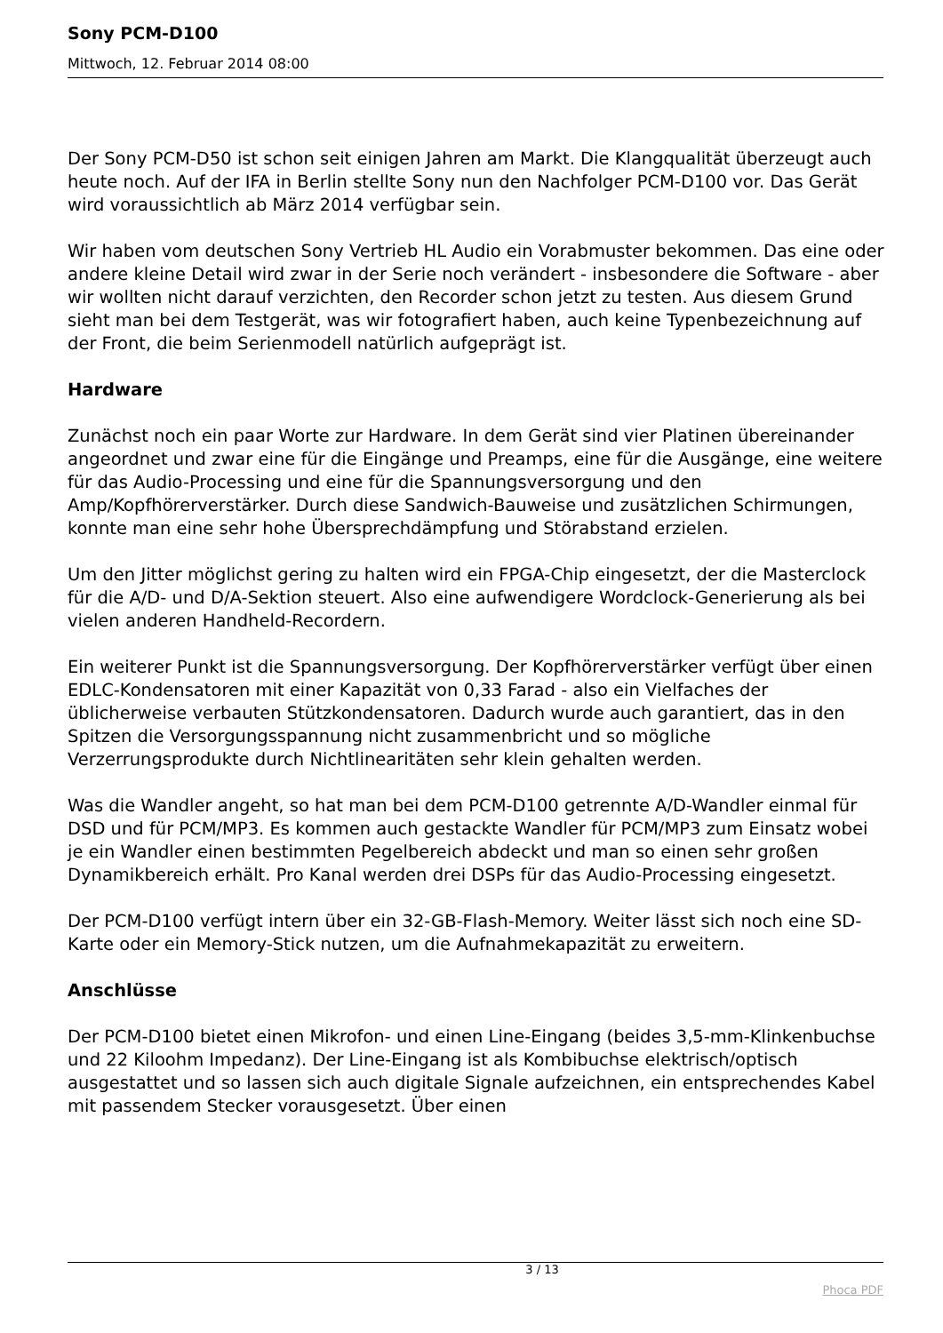Sony PCM-D100
Mittwoch, 12. Februar 2014 08:00
Der Sony PCM-D50 ist schon seit einigen Jahren am Markt. Die Klangqualität überzeugt auch heute noch. Auf der IFA in Berlin stellte Sony nun den Nachfolger PCM-D100 vor. Das Gerät wird voraussichtlich ab März 2014 verfügbar sein.
Wir haben vom deutschen Sony Vertrieb HL Audio ein Vorabmuster bekommen. Das eine oder andere kleine Detail wird zwar in der Serie noch verändert - insbesondere die Software - aber wir wollten nicht darauf verzichten, den Recorder schon jetzt zu testen. Aus diesem Grund sieht man bei dem Testgerät, was wir fotografiert haben, auch keine Typenbezeichnung auf der Front, die beim Serienmodell natürlich aufgeprägt ist.
Hardware
Zunächst noch ein paar Worte zur Hardware. In dem Gerät sind vier Platinen übereinander angeordnet und zwar eine für die Eingänge und Preamps, eine für die Ausgänge, eine weitere für das Audio-Processing und eine für die Spannungsversorgung und den Amp/Kopfhörerverstärker. Durch diese Sandwich-Bauweise und zusätzlichen Schirmungen, konnte man eine sehr hohe Übersprechdämpfung und Störabstand erzielen.
Um den Jitter möglichst gering zu halten wird ein FPGA-Chip eingesetzt, der die Masterclock für die A/D- und D/A-Sektion steuert. Also eine aufwendigere Wordclock-Generierung als bei vielen anderen Handheld-Recordern.
Ein weiterer Punkt ist die Spannungsversorgung. Der Kopfhörerverstärker verfügt über einen EDLC-Kondensatoren mit einer Kapazität von 0,33 Farad - also ein Vielfaches der üblicherweise verbauten Stützkondensatoren. Dadurch wurde auch garantiert, das in den Spitzen die Versorgungsspannung nicht zusammenbricht und so mögliche Verzerrungsprodukte durch Nichtlinearitäten sehr klein gehalten werden.
Was die Wandler angeht, so hat man bei dem PCM-D100 getrennte A/D-Wandler einmal für DSD und für PCM/MP3. Es kommen auch gestackte Wandler für PCM/MP3 zum Einsatz wobei je ein Wandler einen bestimmten Pegelbereich abdeckt und man so einen sehr großen Dynamikbereich erhält. Pro Kanal werden drei DSPs für das Audio-Processing eingesetzt.
Der PCM-D100 verfügt intern über ein 32-GB-Flash-Memory. Weiter lässt sich noch eine SD-Karte oder ein Memory-Stick nutzen, um die Aufnahmekapazität zu erweitern.
Anschlüsse
Der PCM-D100 bietet einen Mikrofon- und einen Line-Eingang (beides 3,5-mm-Klinkenbuchse und 22 Kiloohm Impedanz). Der Line-Eingang ist als Kombibuchse elektrisch/optisch ausgestattet und so lassen sich auch digitale Signale aufzeichnen, ein entsprechendes Kabel mit passendem Stecker vorausgesetzt. Über einen
3 / 13
Phoca PDF